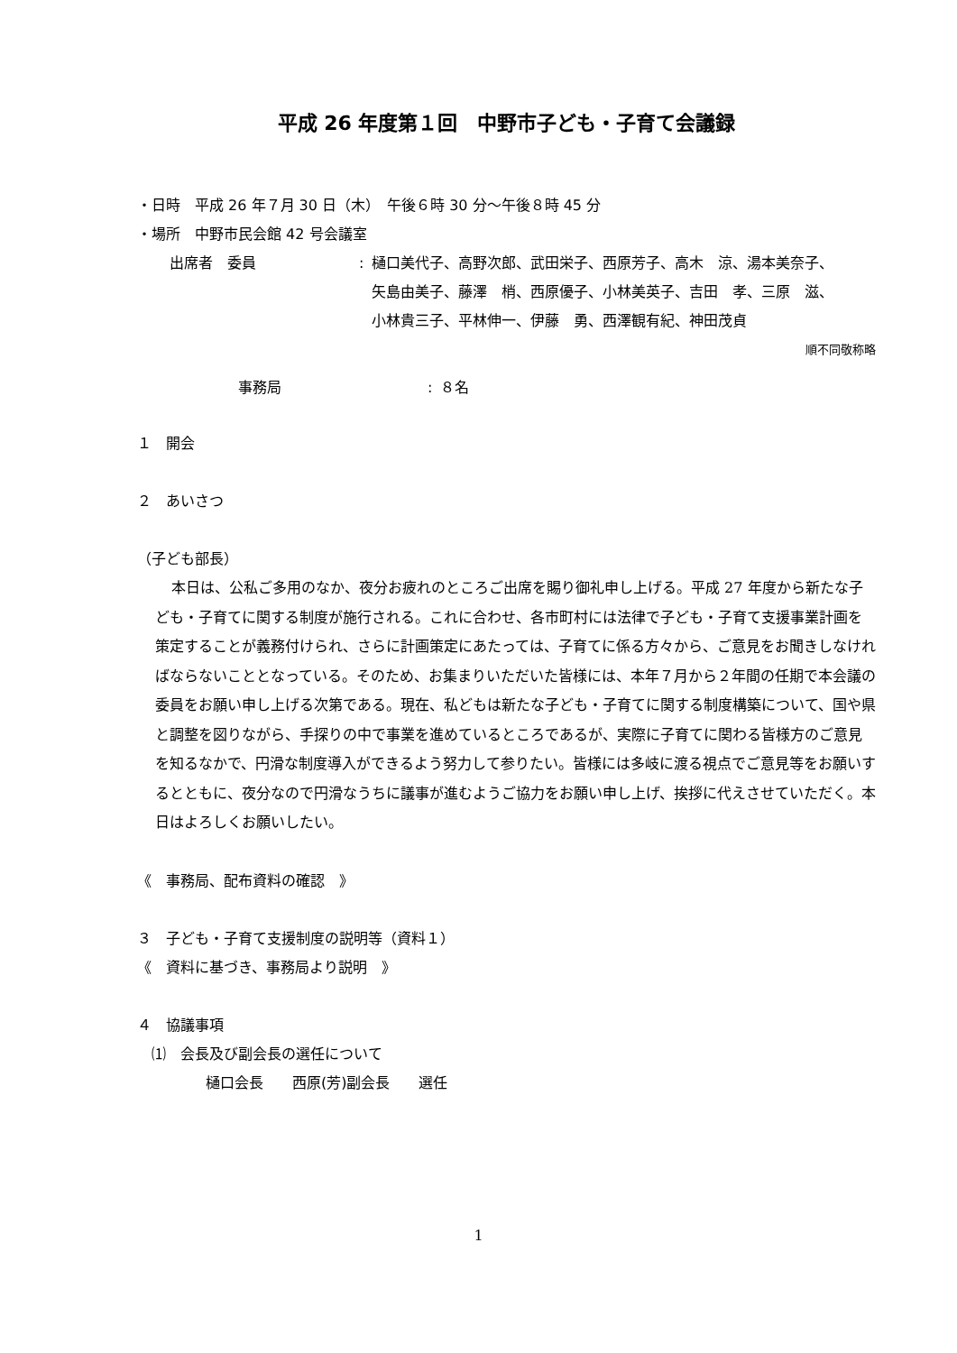平成 26 年度第１回　中野市子ども・子育て会議録
・日時　平成 26 年７月 30 日（木）　午後６時 30 分〜午後８時 45 分
・場所　中野市民会館 42 号会議室
出席者　委員 : 樋口美代子、高野次郎、武田栄子、西原芳子、高木　涼、湯本美奈子、
矢島由美子、藤澤　梢、西原優子、小林美英子、吉田　孝、三原　滋、
小林貴三子、平林伸一、伊藤　勇、西澤観有紀、神田茂貞
順不同敬称略
事務局 : ８名
１　開会
２　あいさつ
（子ども部長）
本日は、公私ご多用のなか、夜分お疲れのところご出席を賜り御礼申し上げる。平成 27 年度から新たな子ども・子育てに関する制度が施行される。これに合わせ、各市町村には法律で子ども・子育て支援事業計画を策定することが義務付けられ、さらに計画策定にあたっては、子育てに係る方々から、ご意見をお聞きしなければならないこととなっている。そのため、お集まりいただいた皆様には、本年７月から２年間の任期で本会議の委員をお願い申し上げる次第である。現在、私どもは新たな子ども・子育てに関する制度構築について、国や県と調整を図りながら、手探りの中で事業を進めているところであるが、実際に子育てに関わる皆様方のご意見を知るなかで、円滑な制度導入ができるよう努力して参りたい。皆様には多岐に渡る視点でご意見等をお願いするとともに、夜分なので円滑なうちに議事が進むようご協力をお願い申し上げ、挨拶に代えさせていただく。本日はよろしくお願いしたい。
《　事務局、配布資料の確認　》
３　子ども・子育て支援制度の説明等（資料１）
《　資料に基づき、事務局より説明　》
４　協議事項
⑴　会長及び副会長の選任について
樋口会長　　西原(芳)副会長　　選任
1